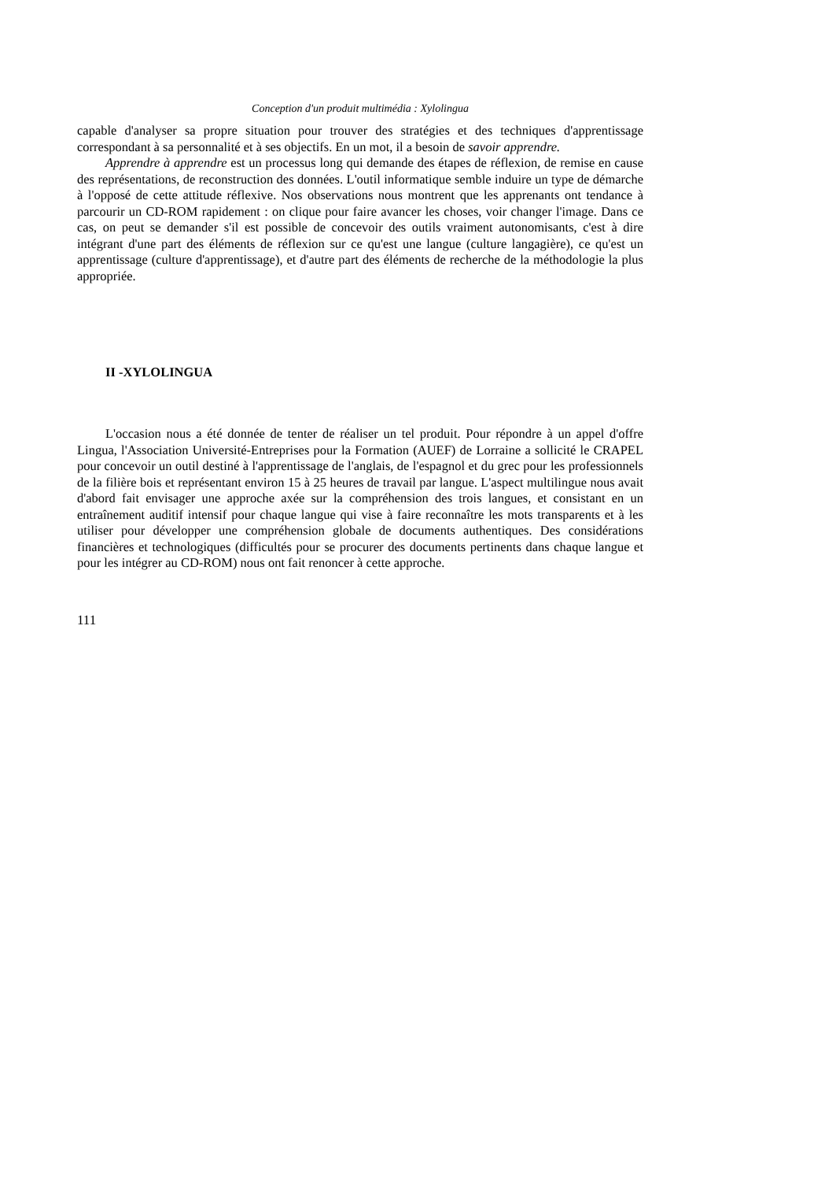Conception d'un produit multimédia : Xylolingua
capable d'analyser sa propre situation pour trouver des stratégies et des techniques d'apprentissage correspondant à sa personnalité et à ses objectifs. En un mot, il a besoin de savoir apprendre.
Apprendre à apprendre est un processus long qui demande des étapes de réflexion, de remise en cause des représentations, de reconstruction des données. L'outil informatique semble induire un type de démarche à l'opposé de cette attitude réflexive. Nos observations nous montrent que les apprenants ont tendance à parcourir un CD-ROM rapidement : on clique pour faire avancer les choses, voir changer l'image. Dans ce cas, on peut se demander s'il est possible de concevoir des outils vraiment autonomisants, c'est à dire intégrant d'une part des éléments de réflexion sur ce qu'est une langue (culture langagière), ce qu'est un apprentissage (culture d'apprentissage), et d'autre part des éléments de recherche de la méthodologie la plus appropriée.
II -XYLOLINGUA
L'occasion nous a été donnée de tenter de réaliser un tel produit. Pour répondre à un appel d'offre Lingua, l'Association Université-Entreprises pour la Formation (AUEF) de Lorraine a sollicité le CRAPEL pour concevoir un outil destiné à l'apprentissage de l'anglais, de l'espagnol et du grec pour les professionnels de la filière bois et représentant environ 15 à 25 heures de travail par langue. L'aspect multilingue nous avait d'abord fait envisager une approche axée sur la compréhension des trois langues, et consistant en un entraînement auditif intensif pour chaque langue qui vise à faire reconnaître les mots transparents et à les utiliser pour développer une compréhension globale de documents authentiques. Des considérations financières et technologiques (difficultés pour se procurer des documents pertinents dans chaque langue et pour les intégrer au CD-ROM) nous ont fait renoncer à cette approche.
111